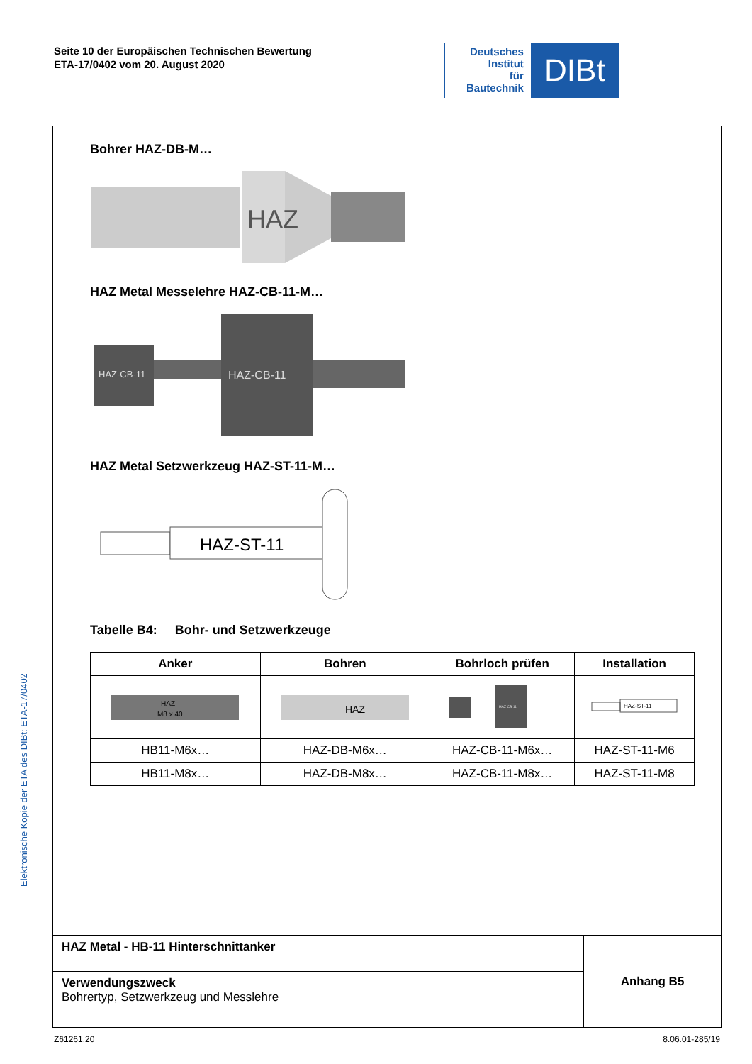Seite 10 der Europäischen Technischen Bewertung
ETA-17/0402 vom 20. August 2020
Deutsches
Institut
für
Bautechnik
DIBt
Elektronische Kopie der ETA des DIBt: ETA-17/0402
Bohrer HAZ-DB-M…
HAZ
HAZ Metal Messelehre HAZ-CB-11-M…
HAZ-CB-11
HAZ-CB-11
HAZ Metal Setzwerkzeug HAZ-ST-11-M…
HAZ-ST-11
Tabelle B4: Bohr- und Setzwerkzeuge
| Anker | Bohren | Bohrloch prüfen | Installation |
| --- | --- | --- | --- |
| HAZ M8 x 40 | HAZ | HAZ CB 11 | HAZ-ST-11 |
| HB11-M6x… | HAZ-DB-M6x… | HAZ-CB-11-M6x… | HAZ-ST-11-M6 |
| HB11-M8x… | HAZ-DB-M8x… | HAZ-CB-11-M8x… | HAZ-ST-11-M8 |
HAZ Metal - HB-11 Hinterschnittanker
Verwendungszweck
Bohrertyp, Setzwerkzeug und Messlehre
Anhang B5
Z61261.20 8.06.01-285/19